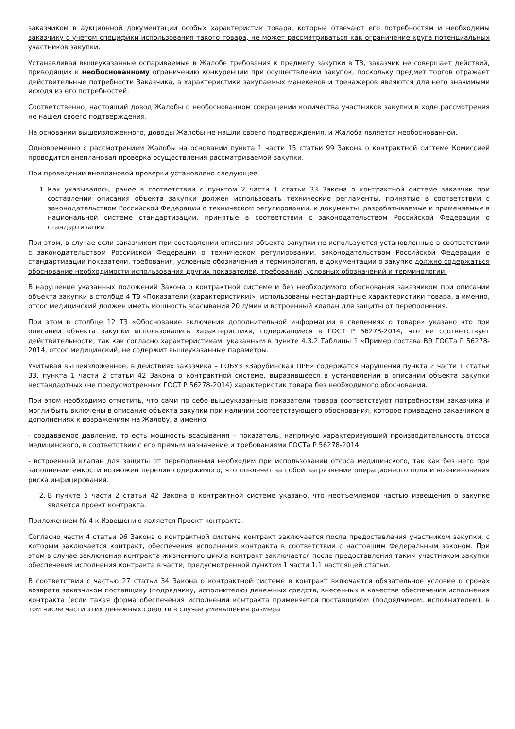заказчиком в аукционной документации особых характеристик товара, которые отвечают его потребностям и необходимы заказчику с учетом специфики использования такого товара, не может рассматриваться как ограничение круга потенциальных участников закупки.
Устанавливая вышеуказанные оспариваемые в Жалобе требования к предмету закупки в ТЗ, заказчик не совершает действий, приводящих к необоснованному ограничению конкуренции при осуществлении закупок, поскольку предмет торгов отражает действительные потребности Заказчика, а характеристики закупаемых манекенов и тренажеров являются для него значимыми исходя из его потребностей.
Соответственно, настоящий довод Жалобы о необоснованном сокращении количества участников закупки в ходе рассмотрения не нашел своего подтверждения.
На основании вышеизложенного, доводы Жалобы не нашли своего подтверждения, и Жалоба является необоснованной.
Одновременно с рассмотрением Жалобы на основании пункта 1 части 15 статьи 99 Закона о контрактной системе Комиссией проводится внеплановая проверка осуществления рассматриваемой закупки.
При проведении внеплановой проверки установлено следующее.
1. Как указывалось, ранее в соответствии с пунктом 2 части 1 статьи 33 Закона о контрактной системе заказчик при составлении описания объекта закупки должен использовать технические регламенты, принятые в соответствии с законодательством Российской Федерации о техническом регулировании, и документы, разрабатываемые и применяемые в национальной системе стандартизации, принятые в соответствии с законодательством Российской Федерации о стандартизации.
При этом, в случае если заказчиком при составлении описания объекта закупки не используются установленные в соответствии с законодательством Российской Федерации о техническом регулировании, законодательством Российской Федерации о стандартизации показатели, требования, условные обозначения и терминология, в документации о закупке должно содержаться обоснование необходимости использования других показателей, требований, условных обозначений и терминологии.
В нарушение указанных положений Закона о контрактной системе и без необходимого обоснования заказчиком при описании объекта закупки в столбце 4 ТЗ «Показатели (характеристики)», использованы нестандартные характеристики товара, а именно, отсос медицинский должен иметь мощность всасывания 20 л/мин и встроенный клапан для защиты от переполнения.
При этом в столбце 12 ТЗ «Обоснование включения дополнительной информации в сведениях о товаре» указано что при описании объекта закупки использовались характеристики, содержащиеся в ГОСТ Р 56278-2014, что не соответствует действительности, так как согласно характеристикам, указанным в пункте 4.3.2 Таблицы 1 «Пример состава ВЭ ГОСТа Р 56278-2014, отсос медицинский, не содержит вышеуказанные параметры.
Учитывая вышеизложенное, в действиях заказчика – ГОБУЗ «Зарубинская ЦРБ» содержатся нарушения пункта 2 части 1 статьи 33, пункта 1 части 2 статьи 42 Закона о контрактной системе, выразившееся в установлении в описании объекта закупки нестандартных (не предусмотренных ГОСТ Р 56278-2014) характеристик товара без необходимого обоснования.
При этом необходимо отметить, что сами по себе вышеуказанные показатели товара соответствуют потребностям заказчика и могли быть включены в описание объекта закупки при наличии соответствующего обоснования, которое приведено заказчиком в дополнениях к возражениям на Жалобу, а именно:
- создаваемое давление, то есть мощность всасывания – показатель, напрямую характеризующий производительность отсоса медицинского, в соответствии с его прямым назначение и требованиями ГОСТа Р 56278-2014;
- встроенный клапан для защиты от переполнения необходим при использовании отсоса медицинского, так как без него при заполнении емкости возможен перелив содержимого, что повлечет за собой загрязнение операционного поля и возникновения риска инфицирования.
2. В пункте 5 части 2 статьи 42 Закона о контрактной системе указано, что неотъемлемой частью извещения о закупке является проект контракта.
Приложением № 4 к Извещению является Проект контракта.
Согласно части 4 статьи 96 Закона о контрактной системе контракт заключается после предоставления участником закупки, с которым заключается контракт, обеспечения исполнения контракта в соответствии с настоящим Федеральным законом. При этом в случае заключения контракта жизненного цикла контракт заключается после предоставления таким участником закупки обеспечения исполнения контракта в части, предусмотренной пунктом 1 части 1.1 настоящей статьи.
В соответствии с частью 27 статьи 34 Закона о контрактной системе в контракт включается обязательное условие о сроках возврата заказчиком поставщику (подрядчику, исполнителю) денежных средств, внесенных в качестве обеспечения исполнения контракта (если такая форма обеспечения исполнения контракта применяется поставщиком (подрядчиком, исполнителем), в том числе части этих денежных средств в случае уменьшения размера